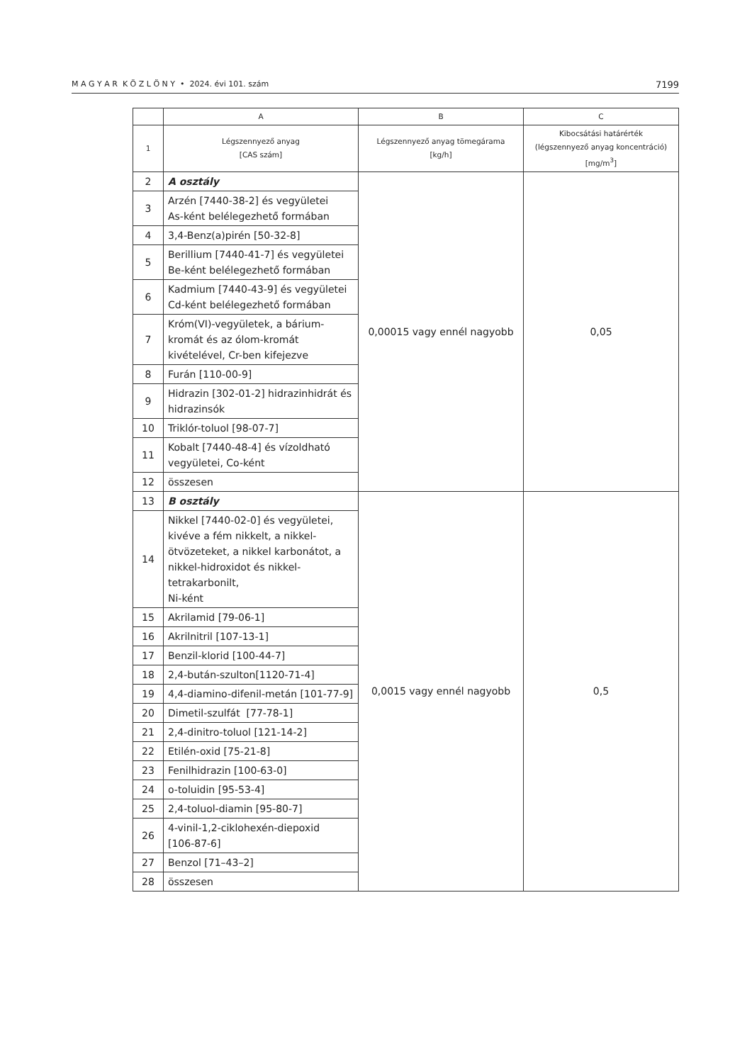M A G Y A R K Ö Z L Ö N Y • 2024. évi 101. szám 7199
| | A | B | C |
| --- | --- | --- | --- |
| 1 | Légszennyező anyag [CAS szám] | Légszennyező anyag tömegárama [kg/h] | Kibocsátási határérték (légszennyező anyag koncentráció) [mg/m<sup>3</sup>] |
| 2 | A osztály | 0,00015 vagy ennél nagyobb | 0,05 |
| 3 | Arzén [7440-38-2] és vegyületei As-ként belélegezhető formában | | |
| 4 | 3,4-Benz(a)pirén [50-32-8] | | |
| 5 | Berillium [7440-41-7] és vegyületei Be-ként belélegezhető formában | | |
| 6 | Kadmium [7440-43-9] és vegyületei Cd-ként belélegezhető formában | | |
| 7 | Króm(VI)-vegyületek, a bárium-kromát és az ólom-kromát kivételével, Cr-ben kifejezve | | |
| 8 | Furán [110-00-9] | | |
| 9 | Hidrazin [302-01-2] hidrazinhidrát és hidrazinsók | | |
| 10 | Triklór-toluol [98-07-7] | | |
| 11 | Kobalt [7440-48-4] és vízoldható vegyületei, Co-ként | | |
| 12 | összesen | | |
| 13 | B osztály | 0,0015 vagy ennél nagyobb | 0,5 |
| 14 | Nikkel [7440-02-0] és vegyületei, kivéve a fém nikkelt, a nikkel-ötvözeteket, a nikkel karbonátot, a nikkel-hidroxidot és nikkel-tetrakarbonilt, Ni-ként | | |
| 15 | Akrilamid [79-06-1] | | |
| 16 | Akrilnitril [107-13-1] | | |
| 17 | Benzil-klorid [100-44-7] | | |
| 18 | 2,4-bután-szulton[1120-71-4] | | |
| 19 | 4,4-diamino-difenil-metán [101-77-9] | | |
| 20 | Dimetil-szulfát [77-78-1] | | |
| 21 | 2,4-dinitro-toluol [121-14-2] | | |
| 22 | Etilén-oxid [75-21-8] | | |
| 23 | Fenilhidrazin [100-63-0] | | |
| 24 | o-toluidin [95-53-4] | | |
| 25 | 2,4-toluol-diamin [95-80-7] | | |
| 26 | 4-vinil-1,2-ciklohexén-diepoxid [106-87-6] | | |
| 27 | Benzol [71–43–2] | | |
| 28 | összesen | | |